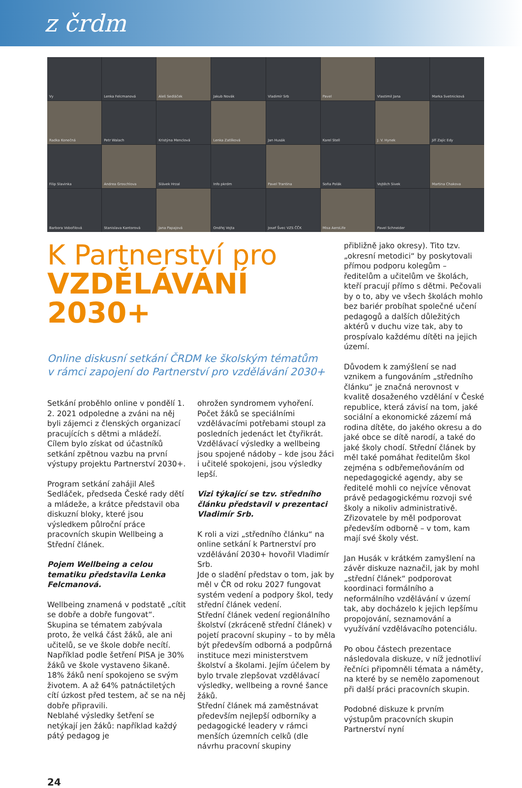z črdm
Vy
Lenka Felcmanová
Aleš Sedláček
Jakub Novák
Vladimír Srb
Pavel
Vlastimil Jana
Marka Svetnicková
Radka Konečná
Petr Walach
Kristýna Menclová
Lenka Zatlíková
Jan Husák
Karel Stell
J. V. Hynek
Jiří Zajíc Edy
Filip Slavinka
Andrea Groschlova
Slávek Hrzal
Info pkrdm
Pavel Trantina
Soňa Polák
Vojtěch Sivek
Martina Chakova
Barbora Vobořilová
Stanislava Kantorová
Jana Papajová
Ondřej Vojta
Josef Švec VZS ČČK
Misa AeroLife
Pavel Schneider
K Partnerství pro
VZDĚLÁVÁNÍ 2030+
Online diskusní setkání ČRDM ke školským tématům
v rámci zapojení do Partnerství pro vzdělávání 2030+
Setkání proběhlo online v pondělí 1. 2. 2021 odpoledne a zváni na něj byli zájemci z členských organizací pracujících s dětmi a mládeží.
Cílem bylo získat od účastníků setkání zpětnou vazbu na první výstupy projektu Partnerství 2030+.
Program setkání zahájil Aleš Sedláček, předseda České rady dětí a mládeže, a krátce představil oba diskuzní bloky, které jsou výsledkem půlroční práce pracovních skupin Wellbeing a Střední článek.
Pojem Wellbeing a celou tematiku představila Lenka Felcmanová.
Wellbeing znamená v podstatě „cítit se dobře a dobře fungovat“.
Skupina se tématem zabývala proto, že velká část žáků, ale ani učitelů, se ve škole dobře necítí. Například podle šetření PISA je 30% žáků ve škole vystaveno šikaně. 18% žáků není spokojeno se svým životem. A až 64% patnáctiletých cítí úzkost před testem, ač se na něj dobře připravili.
Neblahé výsledky šetření se netýkají jen žáků: například každý pátý pedagog je
ohrožen syndromem vyhoření.
Počet žáků se speciálními vzdělávacími potřebami stoupl za posledních jedenáct let čtyřikrát.
Vzdělávací výsledky a wellbeing jsou spojené nádoby – kde jsou žáci i učitelé spokojeni, jsou výsledky lepší.
Vizi týkající se tzv. středního článku představil v prezentaci Vladimír Srb.
K roli a vizi „středního článku“ na online setkání k Partnerství pro vzdělávání 2030+ hovořil Vladimír Srb.
Jde o sladění představ o tom, jak by měl v ČR od roku 2027 fungovat systém vedení a podpory škol, tedy střední článek vedení.
Střední článek vedení regionálního školství (zkráceně střední článek) v pojetí pracovní skupiny – to by měla být především odborná a podpůrná instituce mezi ministerstvem školství a školami. Jejím účelem by bylo trvale zlepšovat vzdělávací výsledky, wellbeing a rovné šance žáků.
Střední článek má zaměstnávat především nejlepší odborníky a pedagogické leadery v rámci menších územních celků (dle návrhu pracovní skupiny
přibližně jako okresy). Tito tzv. „okresní metodici“ by poskytovali přímou podporu kolegům – ředitelům a učitelům ve školách, kteří pracují přímo s dětmi. Pečovali by o to, aby ve všech školách mohlo bez bariér probíhat společné učení pedagogů a dalších důležitých aktérů v duchu vize tak, aby to prospívalo každému dítěti na jejich území.
Důvodem k zamýšlení se nad vznikem a fungováním „středního článku“ je značná nerovnost v kvalitě dosaženého vzdělání v České republice, která závisí na tom, jaké sociální a ekonomické zázemí má rodina dítěte, do jakého okresu a do jaké obce se dítě narodí, a také do jaké školy chodí. Střední článek by měl také pomáhat ředitelům škol zejména s odbřemeňováním od nepedagogické agendy, aby se ředitelé mohli co nejvíce věnovat právě pedagogickému rozvoji své školy a nikoliv administrativě. Zřizovatele by měl podporovat především odborně – v tom, kam mají své školy vést.
Jan Husák v krátkém zamyšlení na závěr diskuze naznačil, jak by mohl „střední článek“ podporovat koordinaci formálního a neformálního vzdělávání v území tak, aby docházelo k jejich lepšímu propojování, seznamování a využívání vzdělávacího potenciálu.
Po obou částech prezentace následovala diskuze, v níž jednotliví řečníci připomněli témata a náměty, na které by se nemělo zapomenout při další práci pracovních skupin.
Podobné diskuze k prvním výstupům pracovních skupin Partnerství nyní
24